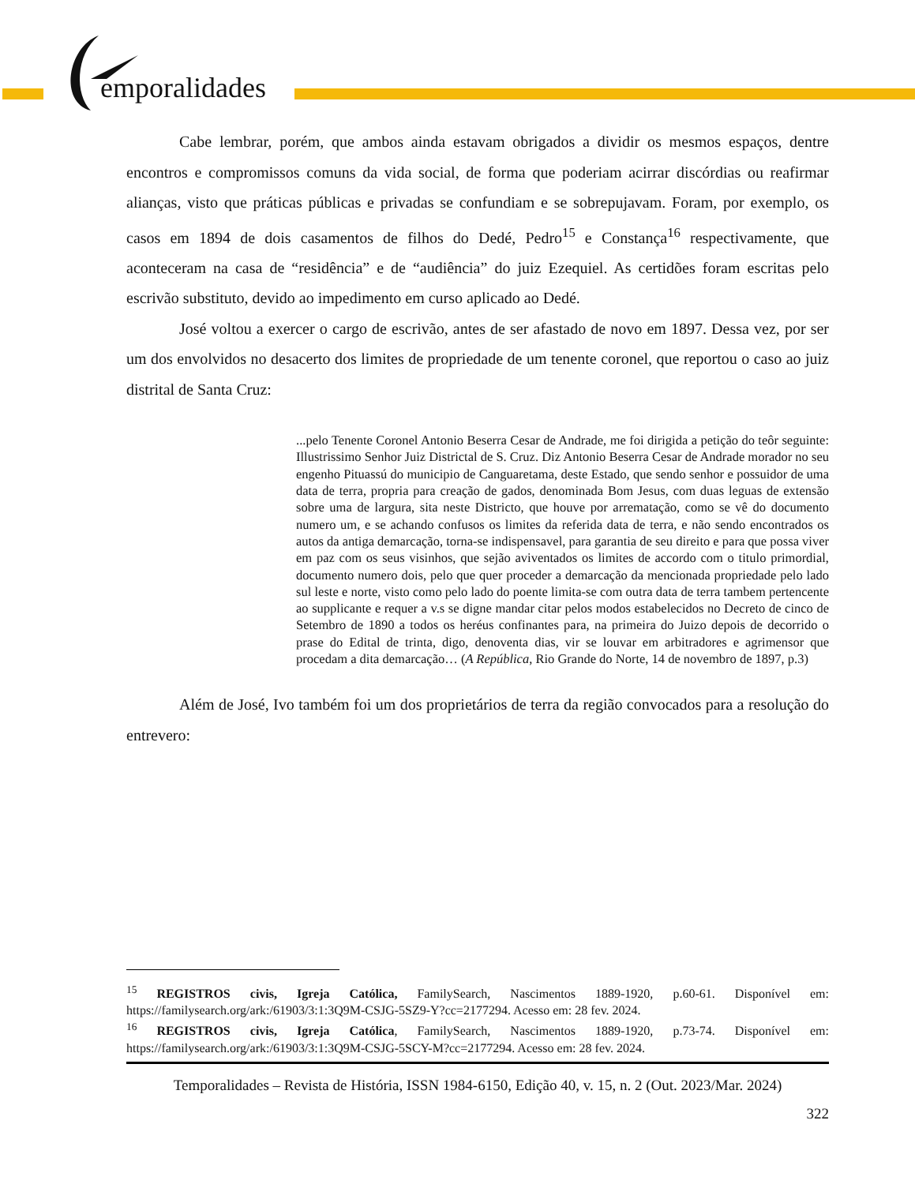emporalidades
Cabe lembrar, porém, que ambos ainda estavam obrigados a dividir os mesmos espaços, dentre encontros e compromissos comuns da vida social, de forma que poderiam acirrar discórdias ou reafirmar alianças, visto que práticas públicas e privadas se confundiam e se sobrepujavam. Foram, por exemplo, os casos em 1894 de dois casamentos de filhos do Dedé, Pedro<sup>15</sup> e Constança<sup>16</sup> respectivamente, que aconteceram na casa de “residência” e de “audiência” do juiz Ezequiel. As certidões foram escritas pelo escrivão substituto, devido ao impedimento em curso aplicado ao Dedé.
José voltou a exercer o cargo de escrivão, antes de ser afastado de novo em 1897. Dessa vez, por ser um dos envolvidos no desacerto dos limites de propriedade de um tenente coronel, que reportou o caso ao juiz distrital de Santa Cruz:
...pelo Tenente Coronel Antonio Beserra Cesar de Andrade, me foi dirigida a petição do teôr seguinte: Illustrissimo Senhor Juiz Districtal de S. Cruz. Diz Antonio Beserra Cesar de Andrade morador no seu engenho Pituassú do municipio de Canguaretama, deste Estado, que sendo senhor e possuidor de uma data de terra, propria para creação de gados, denominada Bom Jesus, com duas leguas de extensão sobre uma de largura, sita neste Districto, que houve por arrematação, como se vê do documento numero um, e se achando confusos os limites da referida data de terra, e não sendo encontrados os autos da antiga demarcação, torna-se indispensavel, para garantia de seu direito e para que possa viver em paz com os seus visinhos, que sejão aviventados os limites de accordo com o titulo primordial, documento numero dois, pelo que quer proceder a demarcação da mencionada propriedade pelo lado sul leste e norte, visto como pelo lado do poente limita-se com outra data de terra tambem pertencente ao supplicante e requer a v.s se digne mandar citar pelos modos estabelecidos no Decreto de cinco de Setembro de 1890 a todos os heréus confinantes para, na primeira do Juizo depois de decorrido o prase do Edital de trinta, digo, denoventa dias, vir se louvar em arbitradores e agrimensor que procedam a dita demarcação… (A República, Rio Grande do Norte, 14 de novembro de 1897, p.3)
Além de José, Ivo também foi um dos proprietários de terra da região convocados para a resolução do entrevero:
<sup>15</sup> REGISTROS civis, Igreja Católica, FamilySearch, Nascimentos 1889-1920, p.60-61. Disponível em: https://familysearch.org/ark:/61903/3:1:3Q9M-CSJG-5SZ9-Y?cc=2177294. Acesso em: 28 fev. 2024.
<sup>16</sup> REGISTROS civis, Igreja Católica, FamilySearch, Nascimentos 1889-1920, p.73-74. Disponível em: https://familysearch.org/ark:/61903/3:1:3Q9M-CSJG-5SCY-M?cc=2177294. Acesso em: 28 fev. 2024.
Temporalidades – Revista de História, ISSN 1984-6150, Edição 40, v. 15, n. 2 (Out. 2023/Mar. 2024)
322